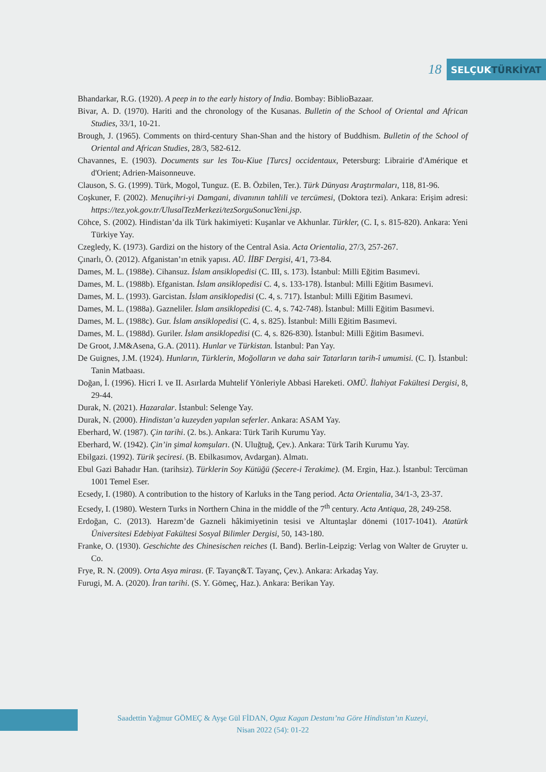18
SELÇUK TÜRKİYAT
Bhandarkar, R.G. (1920). A peep in to the early history of India. Bombay: BiblioBazaar.
Bivar, A. D. (1970). Hariti and the chronology of the Kusanas. Bulletin of the School of Oriental and African Studies, 33/1, 10-21.
Brough, J. (1965). Comments on third-century Shan-Shan and the history of Buddhism. Bulletin of the School of Oriental and African Studies, 28/3, 582-612.
Chavannes, E. (1903). Documents sur les Tou-Kiue [Turcs] occidentaux, Petersburg: Librairie d'Amérique et d'Orient; Adrien-Maisonneuve.
Clauson, S. G. (1999). Türk, Mogol, Tunguz. (E. B. Özbilen, Ter.). Türk Dünyası Araştırmaları, 118, 81-96.
Coşkuner, F. (2002). Menuçihri-yi Damgani, divanının tahlili ve tercümesi, (Doktora tezi). Ankara: Erişim adresi: https://tez.yok.gov.tr/UlusalTezMerkezi/tezSorguSonucYeni.jsp.
Cöhce, S. (2002). Hindistan’da ilk Türk hakimiyeti: Kuşanlar ve Akhunlar. Türkler, (C. I, s. 815-820). Ankara: Yeni Türkiye Yay.
Czegledy, K. (1973). Gardizi on the history of the Central Asia. Acta Orientalia, 27/3, 257-267.
Çınarlı, Ö. (2012). Afganistan’ın etnik yapısı. AÜ. İİBF Dergisi, 4/1, 73-84.
Dames, M. L. (1988e). Cihansuz. İslam ansiklopedisi (C. III, s. 173). İstanbul: Milli Eğitim Basımevi.
Dames, M. L. (1988b). Efganistan. İslam ansiklopedisi C. 4, s. 133-178). İstanbul: Milli Eğitim Basımevi.
Dames, M. L. (1993). Garcistan. İslam ansiklopedisi (C. 4, s. 717). İstanbul: Milli Eğitim Basımevi.
Dames, M. L. (1988a). Gazneliler. İslam ansiklopedisi (C. 4, s. 742-748). İstanbul: Milli Eğitim Basımevi.
Dames, M. L. (1988c). Gur. İslam ansiklopedisi (C. 4, s. 825). İstanbul: Milli Eğitim Basımevi.
Dames, M. L. (1988d). Guriler. İslam ansiklopedisi (C. 4, s. 826-830). İstanbul: Milli Eğitim Basımevi.
De Groot, J.M&Asena, G.A. (2011). Hunlar ve Türkistan. İstanbul: Pan Yay.
De Guignes, J.M. (1924). Hunların, Türklerin, Moğolların ve daha sair Tatarların tarih-î umumisi. (C. I). İstanbul: Tanin Matbaası.
Doğan, İ. (1996). Hicri I. ve II. Asırlarda Muhtelif Yönleriyle Abbasi Hareketi. OMÜ. İlahiyat Fakültesi Dergisi, 8, 29-44.
Durak, N. (2021). Hazaralar. İstanbul: Selenge Yay.
Durak, N. (2000). Hindistan’a kuzeyden yapılan seferler. Ankara: ASAM Yay.
Eberhard, W. (1987). Çin tarihi. (2. bs.). Ankara: Türk Tarih Kurumu Yay.
Eberhard, W. (1942). Çin’in şimal komşuları. (N. Uluğtuğ, Çev.). Ankara: Türk Tarih Kurumu Yay.
Ebilgazi. (1992). Türik şeciresi. (B. Ebilkasımov, Avdargan). Almatı.
Ebul Gazi Bahadır Han. (tarihsiz). Türklerin Soy Kütüğü (Şecere-i Terakime). (M. Ergin, Haz.). İstanbul: Tercüman 1001 Temel Eser.
Ecsedy, I. (1980). A contribution to the history of Karluks in the Tang period. Acta Orientalia, 34/1-3, 23-37.
Ecsedy, I. (1980). Western Turks in Northern China in the middle of the 7<sup>th</sup> century. Acta Antiqua, 28, 249-258.
Erdoğan, C. (2013). Harezm’de Gazneli hâkimiyetinin tesisi ve Altuntaşlar dönemi (1017-1041). Atatürk Üniversitesi Edebiyat Fakültesi Sosyal Bilimler Dergisi, 50, 143-180.
Franke, O. (1930). Geschichte des Chinesischen reiches (I. Band). Berlin-Leipzig: Verlag von Walter de Gruyter u. Co.
Frye, R. N. (2009). Orta Asya mirası. (F. Tayanç&T. Tayanç, Çev.). Ankara: Arkadaş Yay.
Furugi, M. A. (2020). İran tarihi. (S. Y. Gömeç, Haz.). Ankara: Berikan Yay.
Saadettin Yağmur GÖMEÇ & Ayşe Gül FİDAN, Oguz Kagan Destanı’na Göre Hindistan’ın Kuzeyi,
Nisan 2022 (54): 01-22